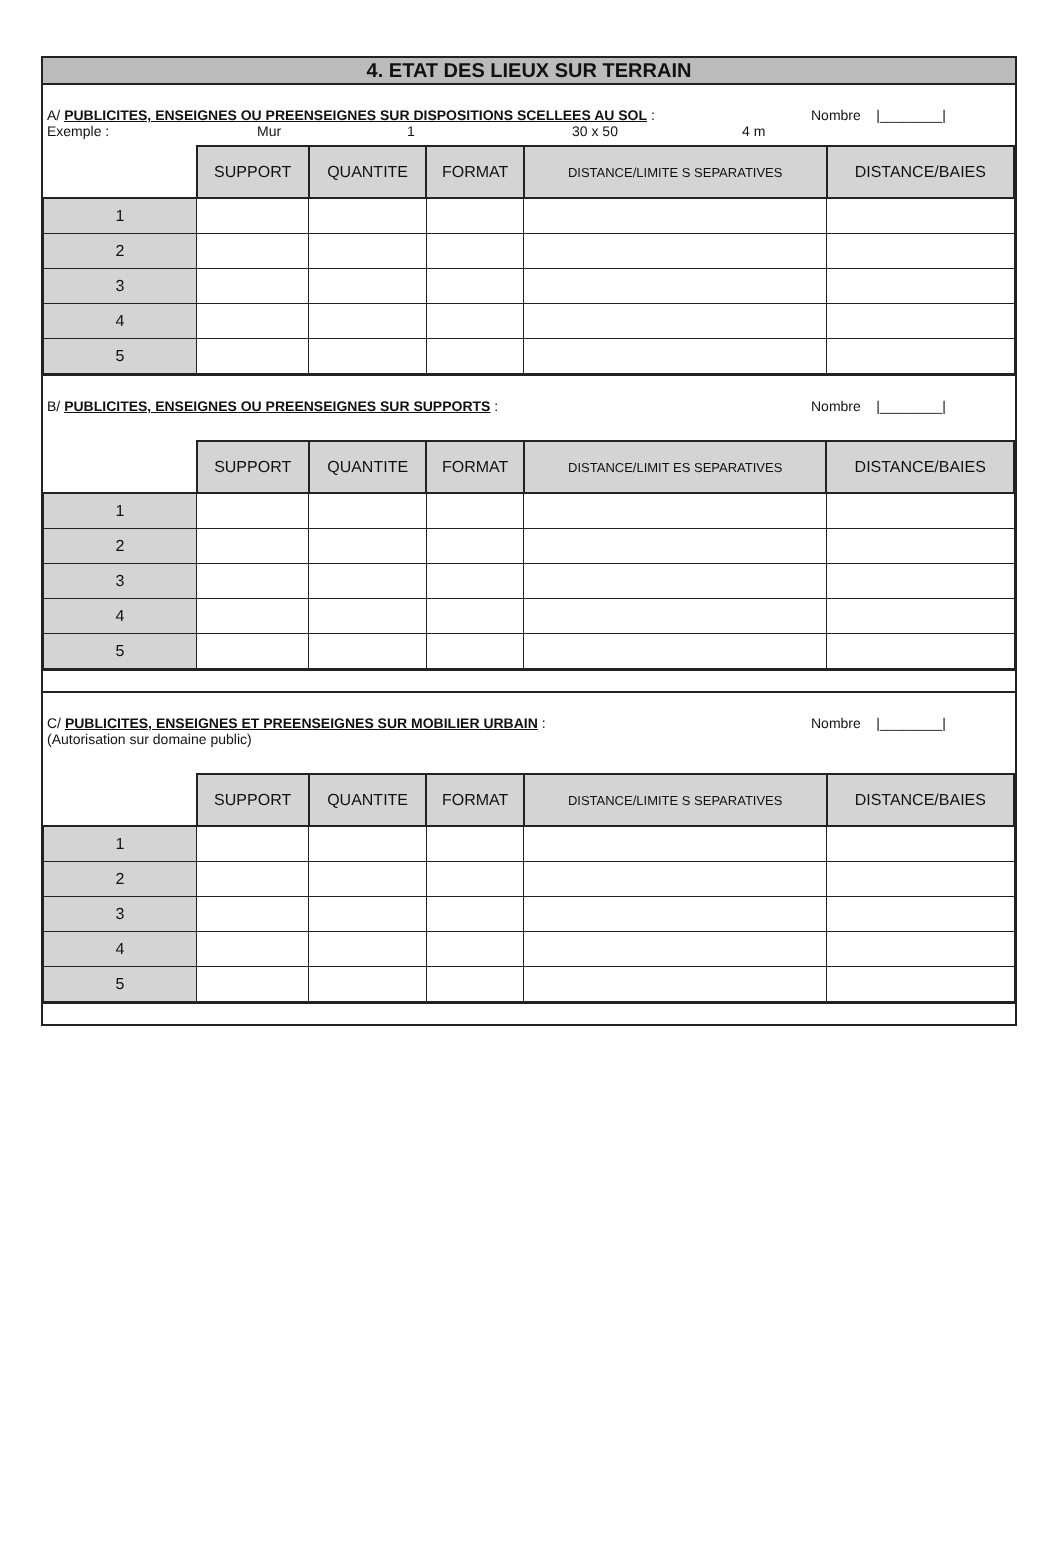4. ETAT DES LIEUX SUR TERRAIN
A/ PUBLICITES, ENSEIGNES OU PREENSEIGNES SUR DISPOSITIONS SCELLEES AU SOL : Nombre |________|
Exemple : Mur 1 30 x 50 4 m
| | SUPPORT | QUANTITE | FORMAT | DISTANCE/LIMITE S SEPARATIVES | DISTANCE/BAIES |
| --- | --- | --- | --- | --- | --- |
| 1 | | | | | |
| 2 | | | | | |
| 3 | | | | | |
| 4 | | | | | |
| 5 | | | | | |
B/ PUBLICITES, ENSEIGNES OU PREENSEIGNES SUR SUPPORTS : Nombre |________|
| | SUPPORT | QUANTITE | FORMAT | DISTANCE/LIMIT ES SEPARATIVES | DISTANCE/BAIES |
| --- | --- | --- | --- | --- | --- |
| 1 | | | | | |
| 2 | | | | | |
| 3 | | | | | |
| 4 | | | | | |
| 5 | | | | | |
C/ PUBLICITES, ENSEIGNES ET PREENSEIGNES SUR MOBILIER URBAIN : Nombre |________|
(Autorisation sur domaine public)
| | SUPPORT | QUANTITE | FORMAT | DISTANCE/LIMITE S SEPARATIVES | DISTANCE/BAIES |
| --- | --- | --- | --- | --- | --- |
| 1 | | | | | |
| 2 | | | | | |
| 3 | | | | | |
| 4 | | | | | |
| 5 | | | | | |